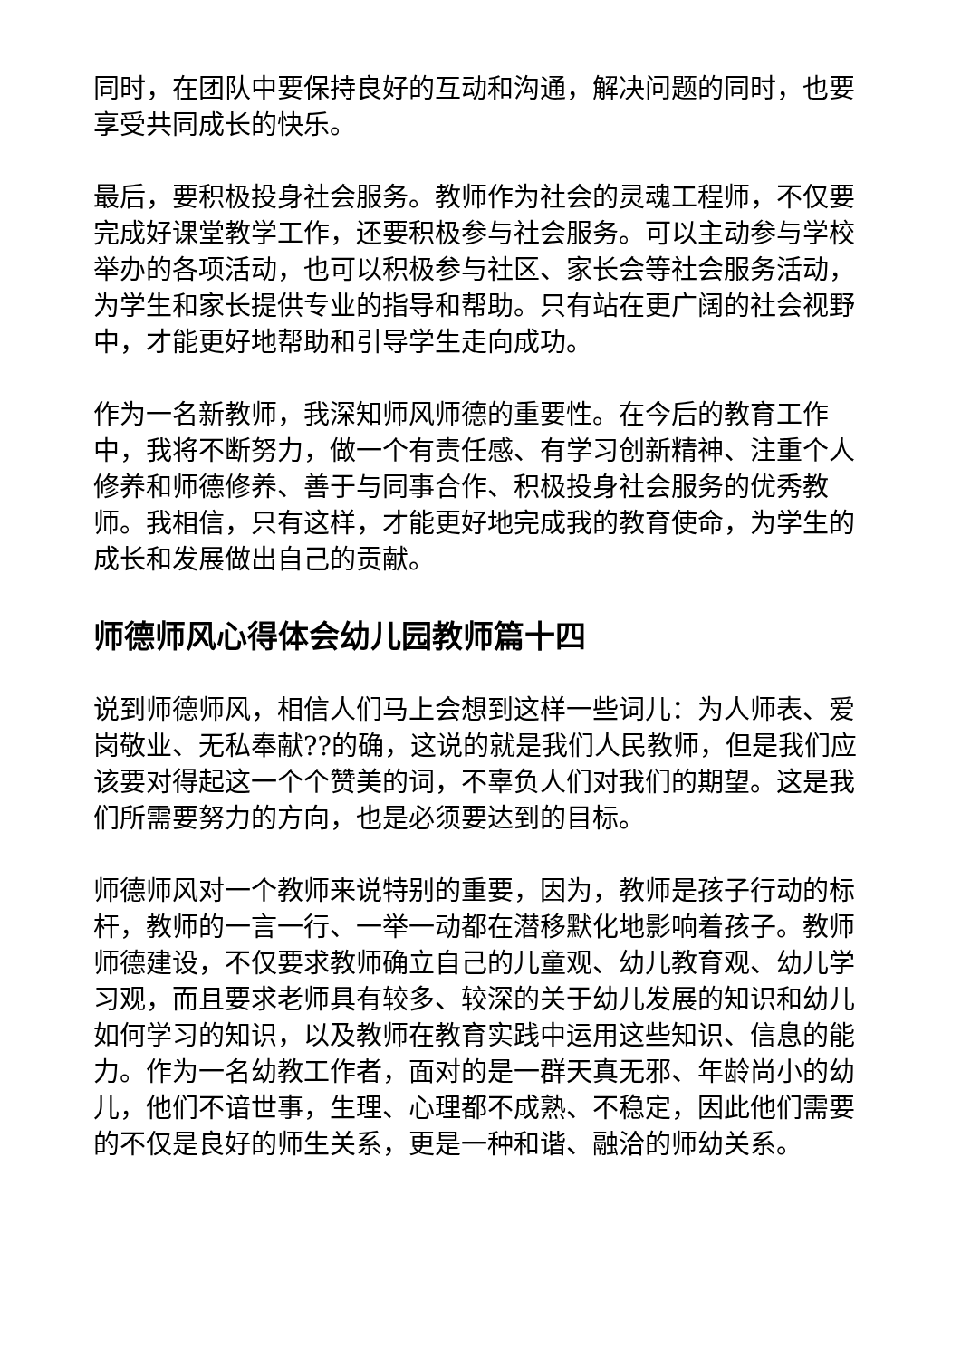同时，在团队中要保持良好的互动和沟通，解决问题的同时，也要享受共同成长的快乐。
最后，要积极投身社会服务。教师作为社会的灵魂工程师，不仅要完成好课堂教学工作，还要积极参与社会服务。可以主动参与学校举办的各项活动，也可以积极参与社区、家长会等社会服务活动，为学生和家长提供专业的指导和帮助。只有站在更广阔的社会视野中，才能更好地帮助和引导学生走向成功。
作为一名新教师，我深知师风师德的重要性。在今后的教育工作中，我将不断努力，做一个有责任感、有学习创新精神、注重个人修养和师德修养、善于与同事合作、积极投身社会服务的优秀教师。我相信，只有这样，才能更好地完成我的教育使命，为学生的成长和发展做出自己的贡献。
师德师风心得体会幼儿园教师篇十四
说到师德师风，相信人们马上会想到这样一些词儿：为人师表、爱岗敬业、无私奉献??的确，这说的就是我们人民教师，但是我们应该要对得起这一个个赞美的词，不辜负人们对我们的期望。这是我们所需要努力的方向，也是必须要达到的目标。
师德师风对一个教师来说特别的重要，因为，教师是孩子行动的标杆，教师的一言一行、一举一动都在潜移默化地影响着孩子。教师师德建设，不仅要求教师确立自己的儿童观、幼儿教育观、幼儿学习观，而且要求老师具有较多、较深的关于幼儿发展的知识和幼儿如何学习的知识，以及教师在教育实践中运用这些知识、信息的能力。作为一名幼教工作者，面对的是一群天真无邪、年龄尚小的幼儿，他们不谙世事，生理、心理都不成熟、不稳定，因此他们需要的不仅是良好的师生关系，更是一种和谐、融洽的师幼关系。